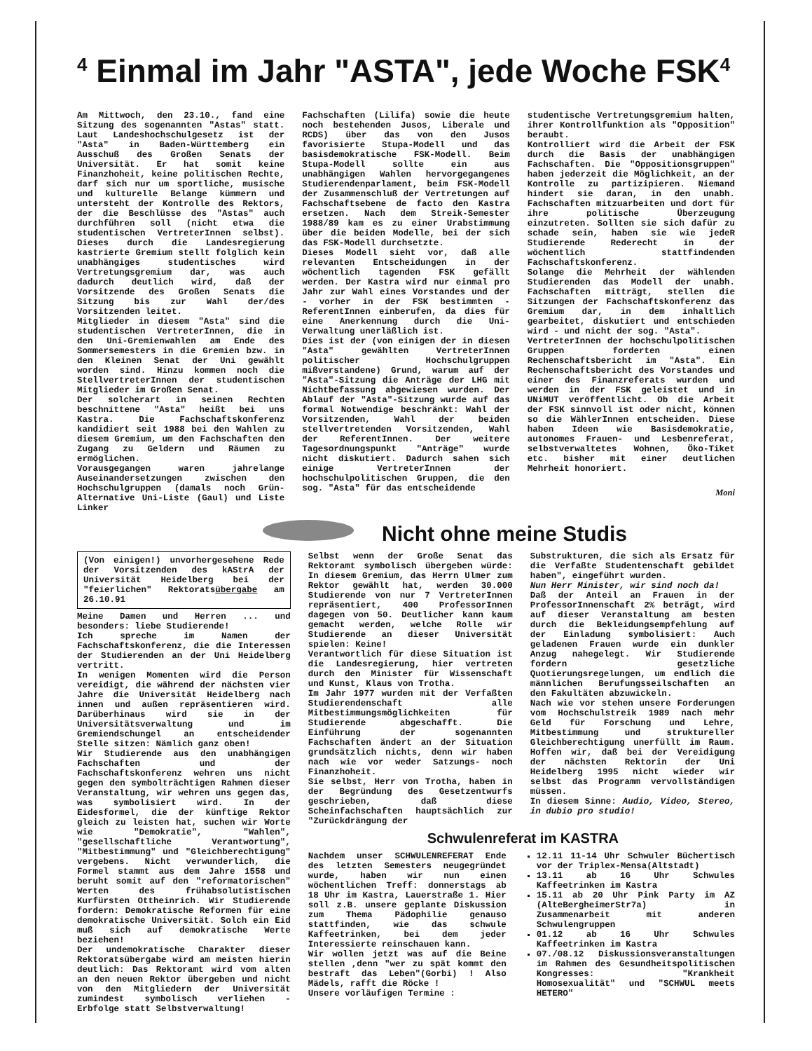<sup>4</sup> Einmal im Jahr "ASTA", jede Woche FSK<sup>4</sup>
Am Mittwoch, den 23.10., fand eine Sitzung des sogenannten "Astas" statt. Laut Landeshochschulgesetz ist der "Asta" in Baden-Württemberg ein Ausschuß des Großen Senats der Universität. Er hat somit keine Finanzhoheit, keine politischen Rechte, darf sich nur um sportliche, musische und kulturelle Belange kümmern und untersteht der Kontrolle des Rektors, der die Beschlüsse des "Astas" auch durchführen soll (nicht etwa die studentischen VertreterInnen selbst). Dieses durch die Landesregierung kastrierte Gremium stellt folglich kein unabhängiges studentisches wird Vertretungsgremium dar, was auch dadurch deutlich wird, daß der Vorsitzende des Großen Senats die Sitzung bis zur Wahl der/des Vorsitzenden leitet.
Mitglieder in diesem "Asta" sind die studentischen VertreterInnen, die in den Uni-Gremienwahlen am Ende des Sommersemesters in die Gremien bzw. in den Kleinen Senat der Uni gewählt worden sind. Hinzu kommen noch die StellvertreterInnen der studentischen Mitglieder im Großen Senat.
Der solcherart in seinen Rechten beschnittene "Asta" heißt bei uns Kastra. Die Fachschaftskonferenz kandidiert seit 1988 bei den Wahlen zu diesem Gremium, um den Fachschaften den Zugang zu Geldern und Räumen zu ermöglichen.
Vorausgegangen waren jahrelange Auseinandersetzungen zwischen den Hochschulgruppen (damals noch Grün-Alternative Uni-Liste (Gaul) und Liste Linker
Fachschaften (Lilifa) sowie die heute noch bestehenden Jusos, Liberale und RCDS) über das von den Jusos favorisierte Stupa-Modell und das basisdemokratische FSK-Modell. Beim Stupa-Modell sollte ein aus unabhängigen Wahlen hervorgegangenes Studierendenparlament, beim FSK-Modell der Zusammenschluß der Vertretungen auf Fachschaftsebene de facto den Kastra ersetzen. Nach dem Streik-Semester 1988/89 kam es zu einer Urabstimmung über die beiden Modelle, bei der sich das FSK-Modell durchsetzte.
Dieses Modell sieht vor, daß alle relevanten Entscheidungen in der wöchentlich tagenden FSK gefällt werden. Der Kastra wird nur einmal pro Jahr zur Wahl eines Vorstandes und der - vorher in der FSK bestimmten - ReferentInnen einberufen, da dies für eine Anerkennung durch die Uni-Verwaltung unerläßlich ist.
Dies ist der (von einigen der in diesen "Asta" gewählten VertreterInnen politischer Hochschulgruppen mißverstandene) Grund, warum auf der "Asta"-Sitzung die Anträge der LHG mit Nichtbefassung abgewiesen wurden. Der Ablauf der "Asta"-Sitzung wurde auf das formal Notwendige beschränkt: Wahl der Vorsitzenden, Wahl der beiden stellvertretenden Vorsitzenden, Wahl der ReferentInnen. Der weitere Tagesordnungspunkt "Anträge" wurde nicht diskutiert. Dadurch sahen sich einige VertreterInnen der hochschulpolitischen Gruppen, die den sog. "Asta" für das entscheidende
studentische Vertretungsgremium halten, ihrer Kontrollfunktion als "Opposition" beraubt.
Kontrolliert wird die Arbeit der FSK durch die Basis der unabhängigen Fachschaften. Die "Oppositionsgruppen" haben jederzeit die Möglichkeit, an der Kontrolle zu partizipieren. Niemand hindert sie daran, in den unabh. Fachschaften mitzuarbeiten und dort für ihre politische Überzeugung einzutreten. Sollten sie sich dafür zu schade sein, haben sie wie jedeR Studierende Rederecht in der wöchentlich stattfindenden Fachschaftskonferenz.
Solange die Mehrheit der wählenden Studierenden das Modell der unabh. Fachschaften mitträgt, stellen die Sitzungen der Fachschaftskonferenz das Gremium dar, in dem inhaltlich gearbeitet, diskutiert und entschieden wird - und nicht der sog. "Asta".
VertreterInnen der hochschulpolitischen Gruppen forderten einen Rechenschaftsbericht im "Asta". Ein Rechenschaftsbericht des Vorstandes und einer des Finanzreferats wurden und werden in der FSK geleistet und in UNiMUT veröffentlicht. Ob die Arbeit der FSK sinnvoll ist oder nicht, können so die WählerInnen entscheiden. Diese haben Ideen wie Basisdemokratie, autonomes Frauen- und Lesbenreferat, selbstverwaltetes Wohnen, Öko-Tiket etc. bisher mit einer deutlichen Mehrheit honoriert.
Moni
Nicht ohne meine Studis
(Von einigen!) unvorhergesehene Rede der Vorsitzenden des kAStrA der Universität Heidelberg bei der "feierlichen" Rektoratsübergabe am 26.10.91
Meine Damen und Herren ... und besonders: liebe Studierende!
Ich spreche im Namen der Fachschaftskonferenz, die die Interessen der Studierenden an der Uni Heidelberg vertritt.
In wenigen Momenten wird die Person vereidigt, die während der nächsten vier Jahre die Universität Heidelberg nach innen und außen repräsentieren wird. Darüberhinaus wird sie in der Universitätsverwaltung und im Gremiendschungel an entscheidender Stelle sitzen: Nämlich ganz oben!
Wir Studierende aus den unabhängigen Fachschaften und der Fachschaftskonferenz wehren uns nicht gegen den symbolträchtigen Rahmen dieser Veranstaltung, wir wehren uns gegen das, was symbolisiert wird. In der Eidesformel, die der künftige Rektor gleich zu leisten hat, suchen wir Worte wie "Demokratie", "Wahlen", "gesellschaftliche Verantwortung", "Mitbestimmung" und "Gleichberechtigung" vergebens. Nicht verwunderlich, die Formel stammt aus dem Jahre 1558 und beruht somit auf den "reformatorischen" Werten des frühabsolutistischen Kurfürsten Ottheinrich. Wir Studierende fordern: Demokratische Reformen für eine demokratische Universität. Solch ein Eid muß sich auf demokratische Werte beziehen!
Der undemokratische Charakter dieser Rektoratsübergabe wird am meisten hierin deutlich: Das Rektoramt wird vom alten an den neuen Rektor übergeben und nicht von den Mitgliedern der Universität zumindest symbolisch verliehen - Erbfolge statt Selbstverwaltung!
Selbst wenn der Große Senat das Rektoramt symbolisch übergeben würde: In diesem Gremium, das Herrn Ulmer zum Rektor gewählt hat, werden 30.000 Studierende von nur 7 VertreterInnen repräsentiert, 400 ProfessorInnen dagegen von 50. Deutlicher kann kaum gemacht werden, welche Rolle wir Studierende an dieser Universität spielen: Keine!
Verantwortlich für diese Situation ist die Landesregierung, hier vertreten durch den Minister für Wissenschaft und Kunst, Klaus von Trotha.
Im Jahr 1977 wurden mit der Verfaßten Studierendenschaft alle Mitbestimmungsmöglichkeiten für Studierende abgeschafft. Die Einführung der sogenannten Fachschaften ändert an der Situation grundsätzlich nichts, denn wir haben nach wie vor weder Satzungs- noch Finanzhoheit.
Sie selbst, Herr von Trotha, haben in der Begründung des Gesetzentwurfs geschrieben, daß diese Scheinfachschaften hauptsächlich zur "Zurückdrängung der
Substrukturen, die sich als Ersatz für die Verfaßte Studentenschaft gebildet haben", eingeführt wurden.
Nun Herr Minister, wir sind noch da!
Daß der Anteil an Frauen in der ProfessorInnenschaft 2% beträgt, wird auf dieser Veranstaltung am besten durch die Bekleidungsempfehlung auf der Einladung symbolisiert: Auch geladenen Frauen wurde ein dunkler Anzug nahegelegt. Wir Studierende fordern gesetzliche Quotierungsregelungen, um endlich die männlichen Berufungsseilschaften an den Fakultäten abzuwickeln.
Nach wie vor stehen unsere Forderungen vom Hochschulstreik 1989 nach mehr Geld für Forschung und Lehre, Mitbestimmung und struktureller Gleichberechtigung unerfüllt im Raum. Hoffen wir, daß bei der Vereidigung der nächsten Rektorin der Uni Heidelberg 1995 nicht wieder wir selbst das Programm vervollständigen müssen.
In diesem Sinne: Audio, Video, Stereo, in dubio pro studio!
Schwulenreferat im KASTRA
Nachdem unser SCHWULENREFERAT Ende des letzten Semesters neugegründet wurde, haben wir nun einen wöchentlichen Treff: donnerstags ab 18 Uhr im Kastra, Lauerstraße 1. Hier soll z.B. unsere geplante Diskussion zum Thema Pädophilie genauso stattfinden, wie das schwule Kaffeetrinken, bei dem jeder Interessierte reinschauen kann.
Wir wollen jetzt was auf die Beine stellen ,denn "wer zu spät kommt den bestraft das Leben"(Gorbi) ! Also Mädels, rafft die Röcke !
Unsere vorläufigen Termine :
12.11 11-14 Uhr Schwuler Büchertisch vor der Triplex-Mensa(Altstadt)
13.11 ab 16 Uhr Schwules Kaffeetrinken im Kastra
15.11 ab 20 Uhr Pink Party im AZ (AlteBergheimerStr7a) in Zusammenarbeit mit anderen Schwulengruppen
01.12 ab 16 Uhr Schwules Kaffeetrinken im Kastra
07./08.12 Diskussionsveranstaltungen im Rahmen des Gesundheitspolitischen Kongresses: "Krankheit Homosexualität" und "SCHWUL meets HETERO"